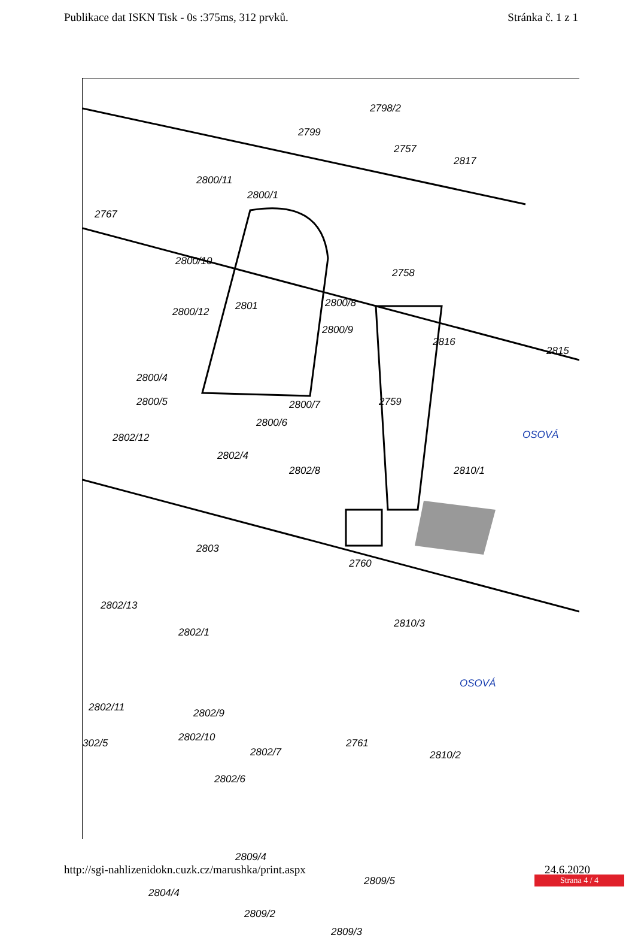Publikace dat ISKN Tisk - 0s :375ms, 312 prvků.
Stránka č. 1 z 1
2798/2
2799
2757
2817
2800/11
2800/1
2767
2800/10
2801
2758
2800/12
2800/8
2800/9
2816
2815
2800/4
2800/5 2800/7 2759
2800/6
2802/12
2802/4
2802/8 2810/1
OSOVÁ
2803
2760
2802/13
2810/3
2802/1
OSOVÁ
2802/9 2802/11
302/5 2802/10
2802/7
2761
2810/2
2802/6
2809/4
2804/4
2809/5
2809/2
2809/3
http://sgi-nahlizenidokn.cuzk.cz/marushka/print.aspx
24.6.2020
Strana 4 / 4